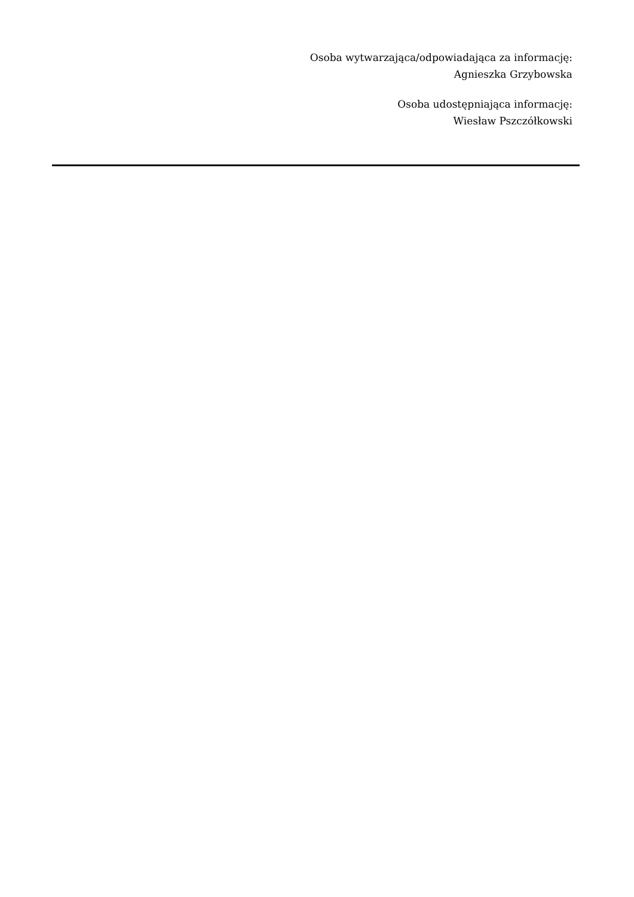Osoba wytwarzająca/odpowiadająca za informację:
Agnieszka Grzybowska
Osoba udostępniająca informację:
Wiesław Pszczółkowski